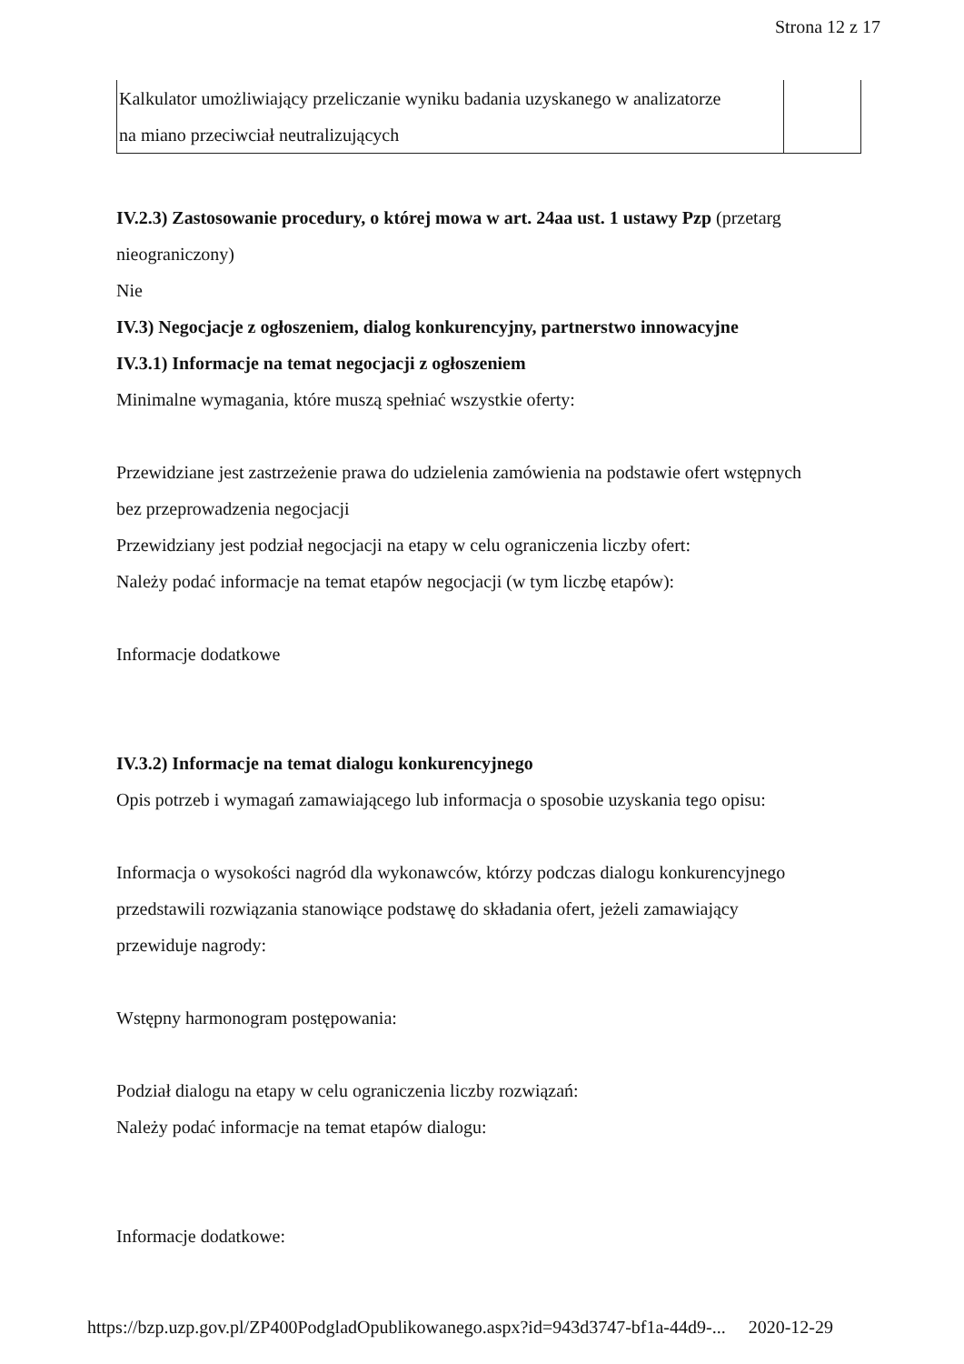Strona 12 z 17
| Kalkulator umożliwiający przeliczanie wyniku badania uzyskanego w analizatorze na miano przeciwciał neutralizujących | |
IV.2.3) Zastosowanie procedury, o której mowa w art. 24aa ust. 1 ustawy Pzp (przetarg
nieograniczony)
Nie
IV.3) Negocjacje z ogłoszeniem, dialog konkurencyjny, partnerstwo innowacyjne
IV.3.1) Informacje na temat negocjacji z ogłoszeniem
Minimalne wymagania, które muszą spełniać wszystkie oferty:
Przewidziane jest zastrzeżenie prawa do udzielenia zamówienia na podstawie ofert wstępnych
bez przeprowadzenia negocjacji
Przewidziany jest podział negocjacji na etapy w celu ograniczenia liczby ofert:
Należy podać informacje na temat etapów negocjacji (w tym liczbę etapów):
Informacje dodatkowe
IV.3.2) Informacje na temat dialogu konkurencyjnego
Opis potrzeb i wymagań zamawiającego lub informacja o sposobie uzyskania tego opisu:
Informacja o wysokości nagród dla wykonawców, którzy podczas dialogu konkurencyjnego
przedstawili rozwiązania stanowiące podstawę do składania ofert, jeżeli zamawiający
przewiduje nagrody:
Wstępny harmonogram postępowania:
Podział dialogu na etapy w celu ograniczenia liczby rozwiązań:
Należy podać informacje na temat etapów dialogu:
Informacje dodatkowe:
https://bzp.uzp.gov.pl/ZP400PodgladOpublikowanego.aspx?id=943d3747-bf1a-44d9-... 2020-12-29